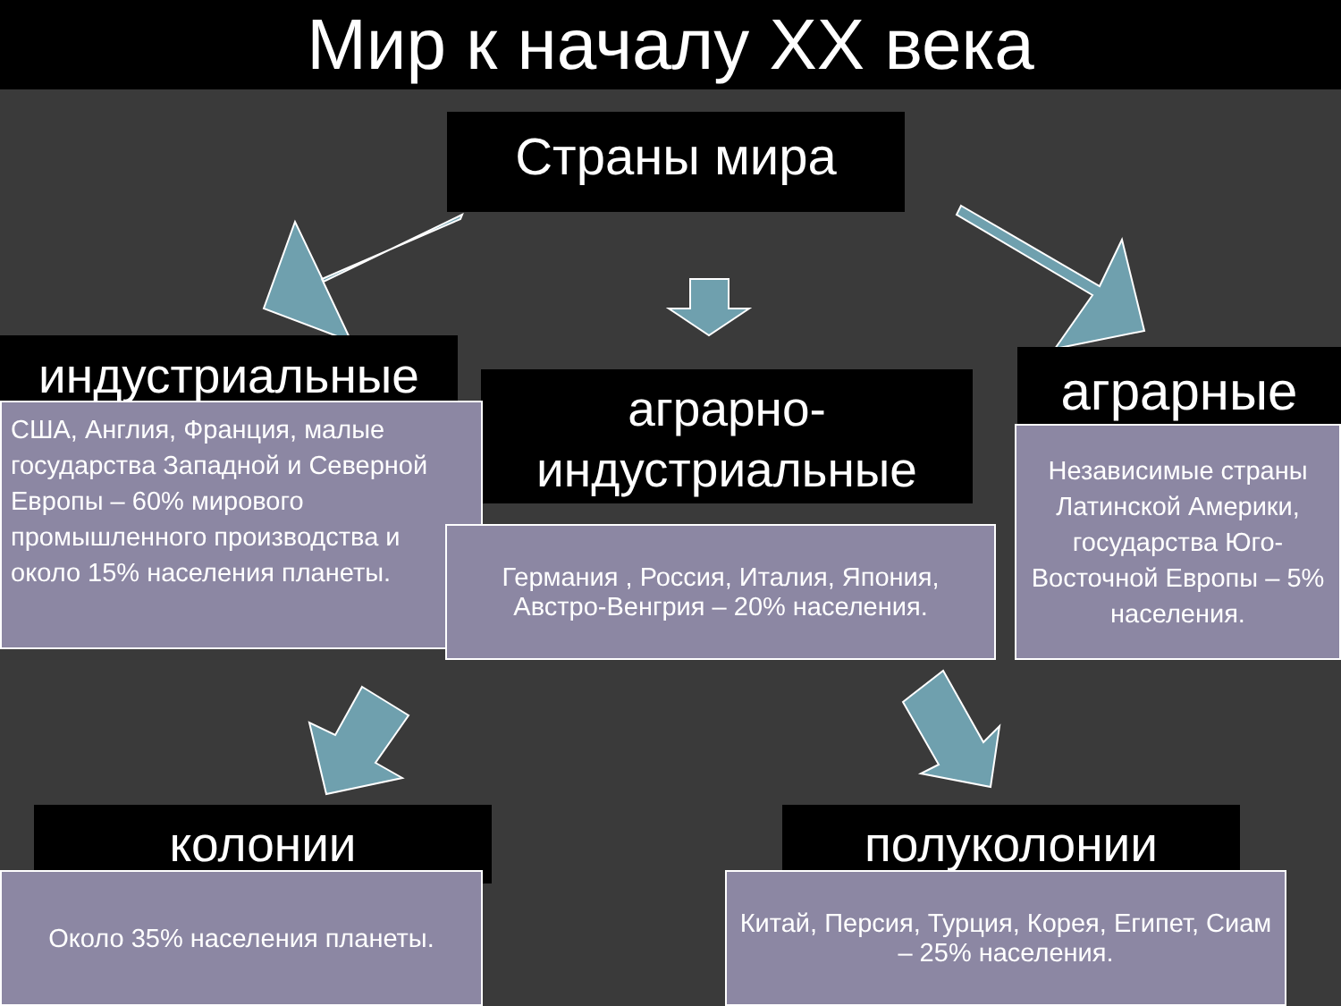Мир к началу XX века
Страны мира
индустриальные
аграрно-
индустриальные
аграрные
США, Англия, Франция, малые государства Западной и Северной Европы – 60% мирового промышленного производства и около 15% населения планеты.
Германия , Россия, Италия, Япония, Австро-Венгрия – 20% населения.
Независимые страны Латинской Америки, государства Юго-Восточной Европы – 5% населения.
колонии полуколонии
Около 35% населения планеты.
Китай, Персия, Турция, Корея, Египет, Сиам – 25% населения.